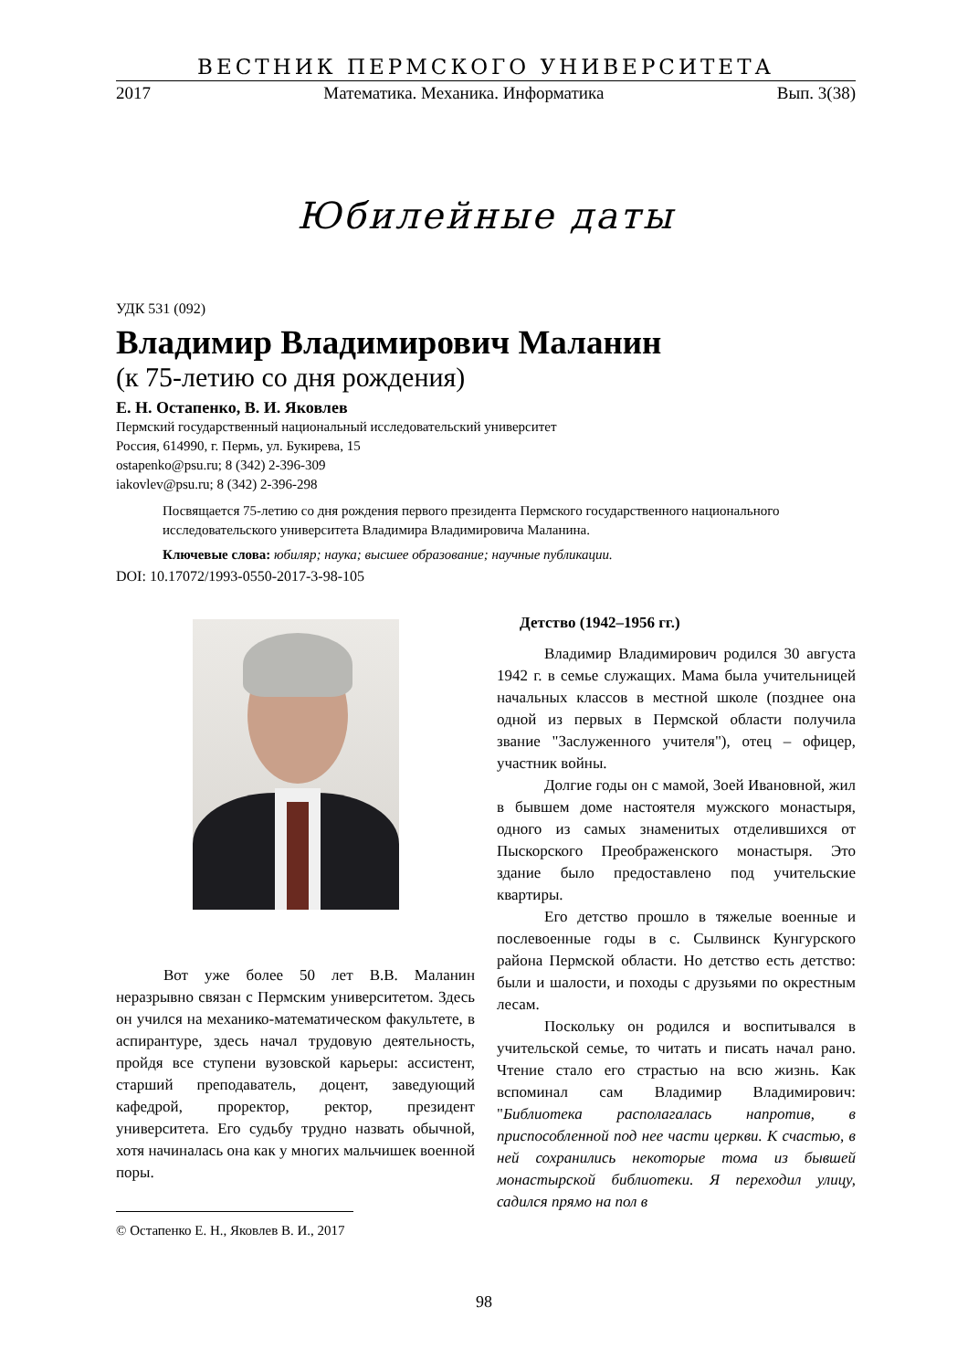ВЕСТНИК ПЕРМСКОГО УНИВЕРСИТЕТА
2017 Математика. Механика. Информатика Вып. 3(38)
Юбилейные даты
УДК 531 (092)
Владимир Владимирович Маланин
(к 75-летию со дня рождения)
Е. Н. Остапенко, В. И. Яковлев
Пермский государственный национальный исследовательский университет
Россия, 614990, г. Пермь, ул. Букирева, 15
ostapenko@psu.ru; 8 (342) 2-396-309
iakovlev@psu.ru; 8 (342) 2-396-298
Посвящается 75-летию со дня рождения первого президента Пермского государственного национального исследовательского университета Владимира Владимировича Маланина.
Ключевые слова: юбиляр; наука; высшее образование; научные публикации.
DOI: 10.17072/1993-0550-2017-3-98-105
Вот уже более 50 лет В.В. Маланин неразрывно связан с Пермским университетом. Здесь он учился на механико-математическом факультете, в аспирантуре, здесь начал трудовую деятельность, пройдя все ступени вузовской карьеры: ассистент, старший преподаватель, доцент, заведующий кафедрой, проректор, ректор, президент университета. Его судьбу трудно назвать обычной, хотя начиналась она как у многих мальчишек военной поры.
© Остапенко Е. Н., Яковлев В. И., 2017
Детство (1942–1956 гг.)
Владимир Владимирович родился 30 августа 1942 г. в семье служащих. Мама была учительницей начальных классов в местной школе (позднее она одной из первых в Пермской области получила звание "Заслуженного учителя"), отец – офицер, участник войны.
Долгие годы он с мамой, Зоей Ивановной, жил в бывшем доме настоятеля мужского монастыря, одного из самых знаменитых отделившихся от Пыскорского Преображенского монастыря. Это здание было предоставлено под учительские квартиры.
Его детство прошло в тяжелые военные и послевоенные годы в с. Сылвинск Кунгурского района Пермской области. Но детство есть детство: были и шалости, и походы с друзьями по окрестным лесам.
Поскольку он родился и воспитывался в учительской семье, то читать и писать начал рано. Чтение стало его страстью на всю жизнь. Как вспоминал сам Владимир Владимирович: "Библиотека располагалась напротив, в приспособленной под нее части церкви. К счастью, в ней сохранились некоторые тома из бывшей монастырской библиотеки. Я переходил улицу, садился прямо на пол в
98